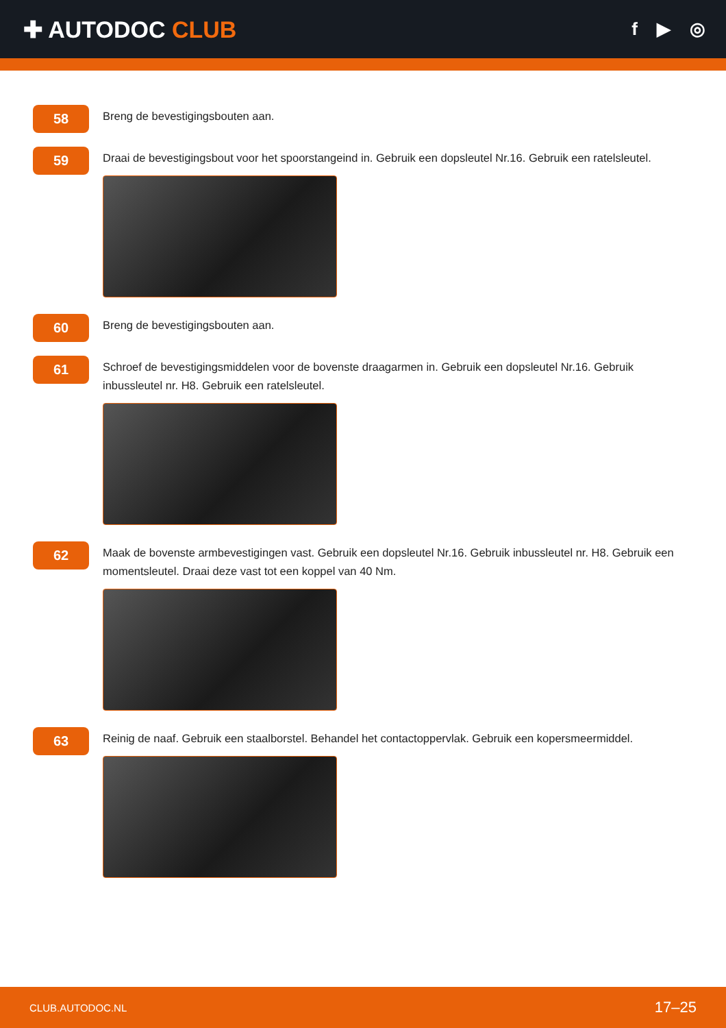✚ AUTODOC CLUB
f ▶ ◎
58
Breng de bevestigingsbouten aan.
59
Draai de bevestigingsbout voor het spoorstangeind in. Gebruik een dopsleutel Nr.16. Gebruik een ratelsleutel.
60
Breng de bevestigingsbouten aan.
61
Schroef de bevestigingsmiddelen voor de bovenste draagarmen in. Gebruik een dopsleutel Nr.16. Gebruik inbussleutel nr. H8. Gebruik een ratelsleutel.
62
Maak de bovenste armbevestigingen vast. Gebruik een dopsleutel Nr.16. Gebruik inbussleutel nr. H8. Gebruik een momentsleutel. Draai deze vast tot een koppel van 40 Nm.
63
Reinig de naaf. Gebruik een staalborstel. Behandel het contactoppervlak. Gebruik een kopersmeermiddel.
CLUB.AUTODOC.NL 17–25